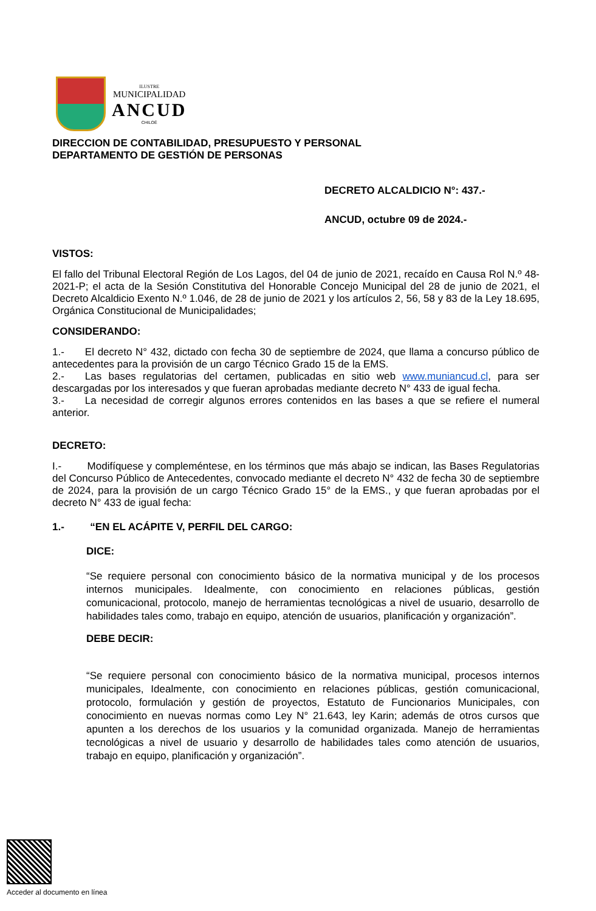ILUSTRE
MUNICIPALIDAD
ANCUD
CHILOÉ
DIRECCION DE CONTABILIDAD, PRESUPUESTO Y PERSONAL
DEPARTAMENTO DE GESTIÓN DE PERSONAS
DECRETO ALCALDICIO N°: 437.-
ANCUD, octubre 09 de 2024.-
VISTOS:
El fallo del Tribunal Electoral Región de Los Lagos, del 04 de junio de 2021, recaído en Causa Rol N.º 48-2021-P; el acta de la Sesión Constitutiva del Honorable Concejo Municipal del 28 de junio de 2021, el Decreto Alcaldicio Exento N.º 1.046, de 28 de junio de 2021 y los artículos 2, 56, 58 y 83 de la Ley 18.695, Orgánica Constitucional de Municipalidades;
CONSIDERANDO:
1.-  El decreto N° 432, dictado con fecha 30 de septiembre de 2024, que llama a concurso público de antecedentes para la provisión de un cargo Técnico Grado 15 de la EMS.
2.-  Las bases regulatorias del certamen, publicadas en sitio web www.muniancud.cl, para ser descargadas por los interesados y que fueran aprobadas mediante decreto N° 433 de igual fecha.
3.-  La necesidad de corregir algunos errores contenidos en las bases a que se refiere el numeral anterior.
DECRETO:
I.-   Modifíquese y compleméntese, en los términos que más abajo se indican, las Bases Regulatorias del Concurso Público de Antecedentes, convocado mediante el decreto N° 432 de fecha 30 de septiembre de 2024, para la provisión de un cargo Técnico Grado 15° de la EMS., y que fueran aprobadas por el decreto N° 433 de igual fecha:
1.-   “EN EL ACÁPITE V, PERFIL DEL CARGO:
DICE:
“Se requiere personal con conocimiento básico de la normativa municipal y de los procesos internos municipales. Idealmente, con conocimiento en relaciones públicas, gestión comunicacional, protocolo, manejo de herramientas tecnológicas a nivel de usuario, desarrollo de habilidades tales como, trabajo en equipo, atención de usuarios, planificación y organización”.
DEBE DECIR:
“Se requiere personal con conocimiento básico de la normativa municipal, procesos internos municipales, Idealmente, con conocimiento en relaciones públicas, gestión comunicacional, protocolo, formulación y gestión de proyectos, Estatuto de Funcionarios Municipales, con conocimiento en nuevas normas como Ley N° 21.643, ley Karin; además de otros cursos que apunten a los derechos de los usuarios y la comunidad organizada. Manejo de herramientas tecnológicas a nivel de usuario y desarrollo de habilidades tales como atención de usuarios, trabajo en equipo, planificación y organización”.
Acceder al documento en línea